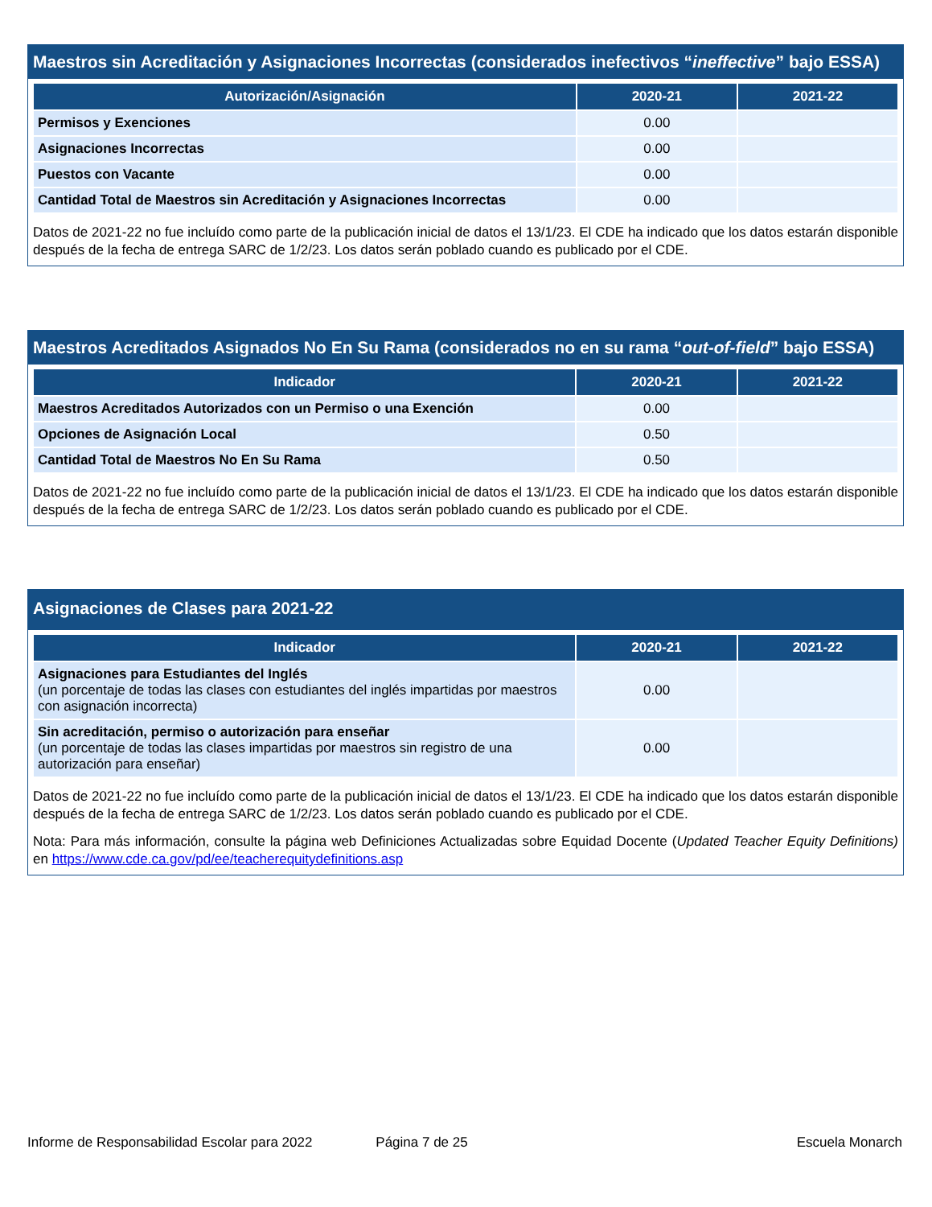Maestros sin Acreditación y Asignaciones Incorrectas (considerados inefectivos “ineffective” bajo ESSA)
| Autorización/Asignación | 2020-21 | 2021-22 |
| --- | --- | --- |
| Permisos y Exenciones | 0.00 | |
| Asignaciones Incorrectas | 0.00 | |
| Puestos con Vacante | 0.00 | |
| Cantidad Total de Maestros sin Acreditación y Asignaciones Incorrectas | 0.00 | |
Datos de 2021-22 no fue incluído como parte de la publicación inicial de datos el 13/1/23. El CDE ha indicado que los datos estarán disponible después de la fecha de entrega SARC de 1/2/23. Los datos serán poblado cuando es publicado por el CDE.
Maestros Acreditados Asignados No En Su Rama (considerados no en su rama “out-of-field” bajo ESSA)
| Indicador | 2020-21 | 2021-22 |
| --- | --- | --- |
| Maestros Acreditados Autorizados con un Permiso o una Exención | 0.00 | |
| Opciones de Asignación Local | 0.50 | |
| Cantidad Total de Maestros No En Su Rama | 0.50 | |
Datos de 2021-22 no fue incluído como parte de la publicación inicial de datos el 13/1/23. El CDE ha indicado que los datos estarán disponible después de la fecha de entrega SARC de 1/2/23. Los datos serán poblado cuando es publicado por el CDE.
Asignaciones de Clases para 2021-22
| Indicador | 2020-21 | 2021-22 |
| --- | --- | --- |
| Asignaciones para Estudiantes del Inglés (un porcentaje de todas las clases con estudiantes del inglés impartidas por maestros con asignación incorrecta) | 0.00 | |
| Sin acreditación, permiso o autorización para enseñar (un porcentaje de todas las clases impartidas por maestros sin registro de una autorización para enseñar) | 0.00 | |
Datos de 2021-22 no fue incluído como parte de la publicación inicial de datos el 13/1/23. El CDE ha indicado que los datos estarán disponible después de la fecha de entrega SARC de 1/2/23. Los datos serán poblado cuando es publicado por el CDE.
Nota: Para más información, consulte la página web Definiciones Actualizadas sobre Equidad Docente (Updated Teacher Equity Definitions) en https://www.cde.ca.gov/pd/ee/teacherequitydefinitions.asp
Informe de Responsabilidad Escolar para 2022 Página 7 de 25 Escuela Monarch